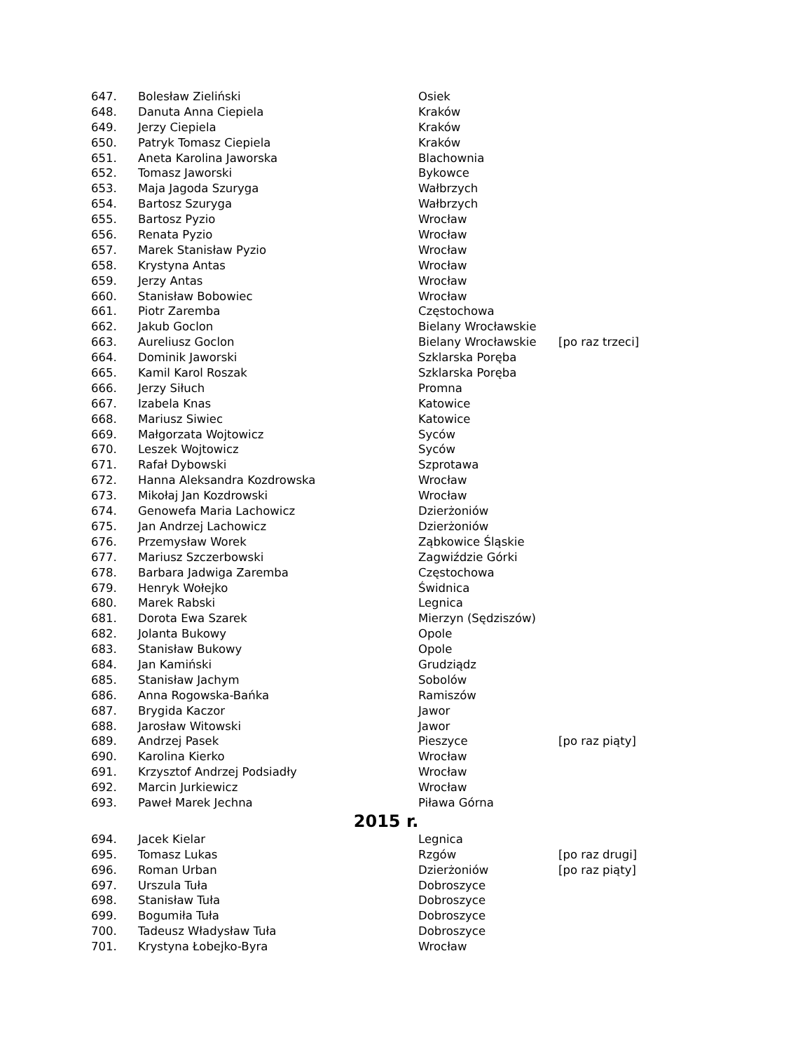| 647. | Bolesław Zieliński | Osiek | |
| 648. | Danuta Anna Ciepiela | Kraków | |
| 649. | Jerzy Ciepiela | Kraków | |
| 650. | Patryk Tomasz Ciepiela | Kraków | |
| 651. | Aneta Karolina Jaworska | Blachownia | |
| 652. | Tomasz Jaworski | Bykowce | |
| 653. | Maja Jagoda Szuryga | Wałbrzych | |
| 654. | Bartosz Szuryga | Wałbrzych | |
| 655. | Bartosz Pyzio | Wrocław | |
| 656. | Renata Pyzio | Wrocław | |
| 657. | Marek Stanisław Pyzio | Wrocław | |
| 658. | Krystyna Antas | Wrocław | |
| 659. | Jerzy Antas | Wrocław | |
| 660. | Stanisław Bobowiec | Wrocław | |
| 661. | Piotr Zaremba | Częstochowa | |
| 662. | Jakub Goclon | Bielany Wrocławskie | |
| 663. | Aureliusz Goclon | Bielany Wrocławskie | [po raz trzeci] |
| 664. | Dominik Jaworski | Szklarska Poręba | |
| 665. | Kamil Karol Roszak | Szklarska Poręba | |
| 666. | Jerzy Siłuch | Promna | |
| 667. | Izabela Knas | Katowice | |
| 668. | Mariusz Siwiec | Katowice | |
| 669. | Małgorzata Wojtowicz | Syców | |
| 670. | Leszek Wojtowicz | Syców | |
| 671. | Rafał Dybowski | Szprotawa | |
| 672. | Hanna Aleksandra Kozdrowska | Wrocław | |
| 673. | Mikołaj Jan Kozdrowski | Wrocław | |
| 674. | Genowefa Maria Lachowicz | Dzierżoniów | |
| 675. | Jan Andrzej Lachowicz | Dzierżoniów | |
| 676. | Przemysław Worek | Ząbkowice Śląskie | |
| 677. | Mariusz Szczerbowski | Zagwiździe Górki | |
| 678. | Barbara Jadwiga Zaremba | Częstochowa | |
| 679. | Henryk Wołejko | Świdnica | |
| 680. | Marek Rabski | Legnica | |
| 681. | Dorota Ewa Szarek | Mierzyn (Sędziszów) | |
| 682. | Jolanta Bukowy | Opole | |
| 683. | Stanisław Bukowy | Opole | |
| 684. | Jan Kamiński | Grudziądz | |
| 685. | Stanisław Jachym | Sobolów | |
| 686. | Anna Rogowska-Bańka | Ramiszów | |
| 687. | Brygida Kaczor | Jawor | |
| 688. | Jarosław Witowski | Jawor | |
| 689. | Andrzej Pasek | Pieszyce | [po raz piąty] |
| 690. | Karolina Kierko | Wrocław | |
| 691. | Krzysztof Andrzej Podsiadły | Wrocław | |
| 692. | Marcin Jurkiewicz | Wrocław | |
| 693. | Paweł Marek Jechna | Piława Górna | |
| 2015 r. | | | |
| 694. | Jacek Kielar | Legnica | |
| 695. | Tomasz Lukas | Rzgów | [po raz drugi] |
| 696. | Roman Urban | Dzierżoniów | [po raz piąty] |
| 697. | Urszula Tuła | Dobroszyce | |
| 698. | Stanisław Tuła | Dobroszyce | |
| 699. | Bogumiła Tuła | Dobroszyce | |
| 700. | Tadeusz Władysław Tuła | Dobroszyce | |
| 701. | Krystyna Łobejko-Byra | Wrocław | |